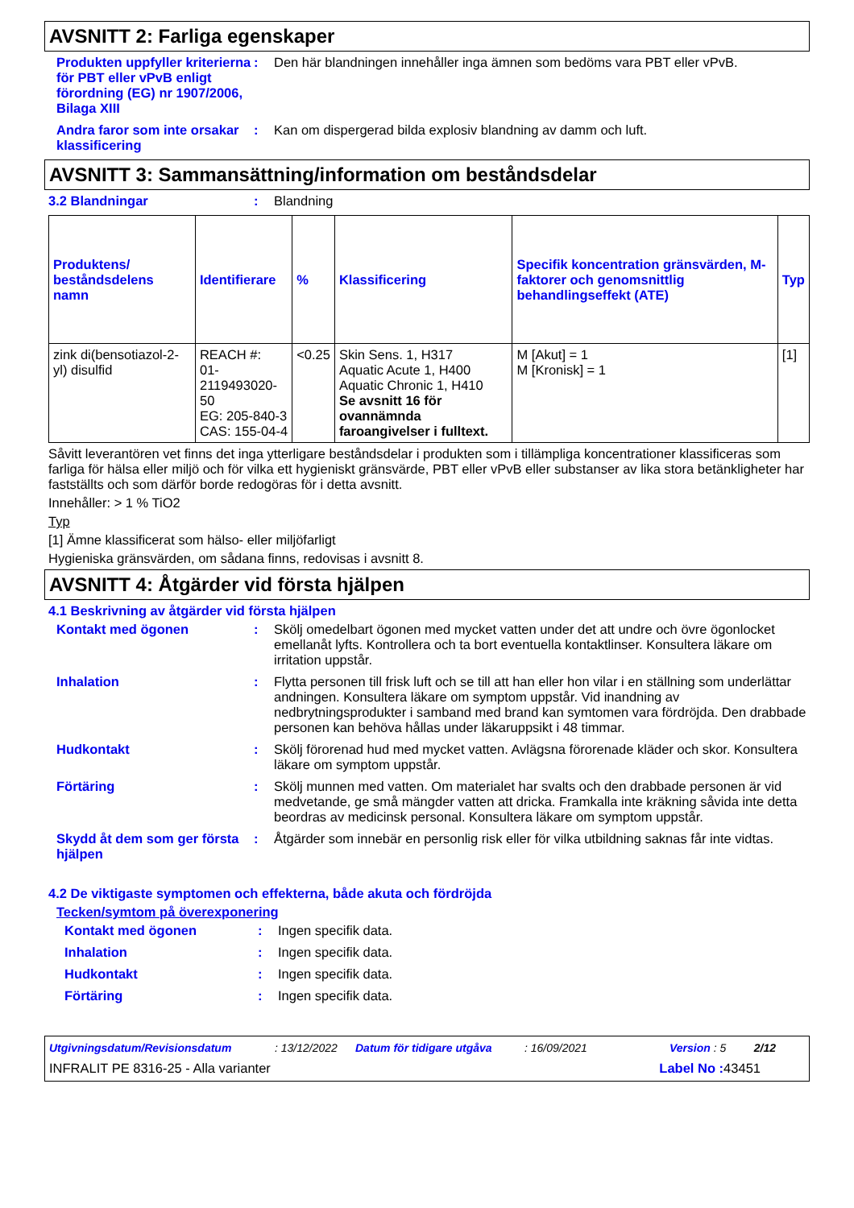AVSNITT 2: Farliga egenskaper
Produkten uppfyller kriterierna för PBT eller vPvB enligt förordning (EG) nr 1907/2006, Bilaga XIII
: Den här blandningen innehåller inga ämnen som bedöms vara PBT eller vPvB.
Andra faror som inte orsakar klassificering
: Kan om dispergerad bilda explosiv blandning av damm och luft.
AVSNITT 3: Sammansättning/information om beståndsdelar
3.2 Blandningar : Blandning
| Produktens/ beståndsdelens namn | Identifierare | % | Klassificering | Specifik koncentration gränsvärden, M-faktorer och genomsnittlig behandlingseffekt (ATE) | Typ |
| --- | --- | --- | --- | --- | --- |
| zink di(bensotiazol-2-yl) disulfid | REACH #: 01-2119493020-50 EG: 205-840-3 CAS: 155-04-4 | <0.25 | Skin Sens. 1, H317 Aquatic Acute 1, H400 Aquatic Chronic 1, H410 Se avsnitt 16 för ovannämnda faroangivelser i fulltext. | M [Akut] = 1 M [Kronisk] = 1 | [1] |
Såvitt leverantören vet finns det inga ytterligare beståndsdelar i produkten som i tillämpliga koncentrationer klassificeras som farliga för hälsa eller miljö och för vilka ett hygieniskt gränsvärde, PBT eller vPvB eller substanser av lika stora betänkligheter har fastställts och som därför borde redogöras för i detta avsnitt.
Innehåller: > 1 % TiO2
Typ
[1] Ämne klassificerat som hälso- eller miljöfarligt
Hygieniska gränsvärden, om sådana finns, redovisas i avsnitt 8.
AVSNITT 4: Åtgärder vid första hjälpen
4.1 Beskrivning av åtgärder vid första hjälpen
Kontakt med ögonen : Skölj omedelbart ögonen med mycket vatten under det att undre och övre ögonlocket emellanåt lyfts. Kontrollera och ta bort eventuella kontaktlinser. Konsultera läkare om irritation uppstår.
Inhalation : Flytta personen till frisk luft och se till att han eller hon vilar i en ställning som underlättar andningen. Konsultera läkare om symptom uppstår. Vid inandning av nedbrytningsprodukter i samband med brand kan symtomen vara fördröjda. Den drabbade personen kan behöva hållas under läkaruppsikt i 48 timmar.
Hudkontakt : Skölj förorenad hud med mycket vatten. Avlägsna förorenade kläder och skor. Konsultera läkare om symptom uppstår.
Förtäring : Skölj munnen med vatten. Om materialet har svalts och den drabbade personen är vid medvetande, ge små mängder vatten att dricka. Framkalla inte kräkning såvida inte detta beordras av medicinsk personal. Konsultera läkare om symptom uppstår.
Skydd åt dem som ger första hjälpen
: Åtgärder som innebär en personlig risk eller för vilka utbildning saknas får inte vidtas.
4.2 De viktigaste symptomen och effekterna, både akuta och fördröjda
Tecken/symtom på överexponering
Kontakt med ögonen : Ingen specifik data.
Inhalation : Ingen specifik data.
Hudkontakt : Ingen specifik data.
Förtäring : Ingen specifik data.
Utgivningsdatum/Revisionsdatum: 13/12/2022 Datum för tidigare utgåva: 16/09/2021 Version : 5 2/12
INFRALIT PE 8316-25 - Alla varianter Label No : 43451